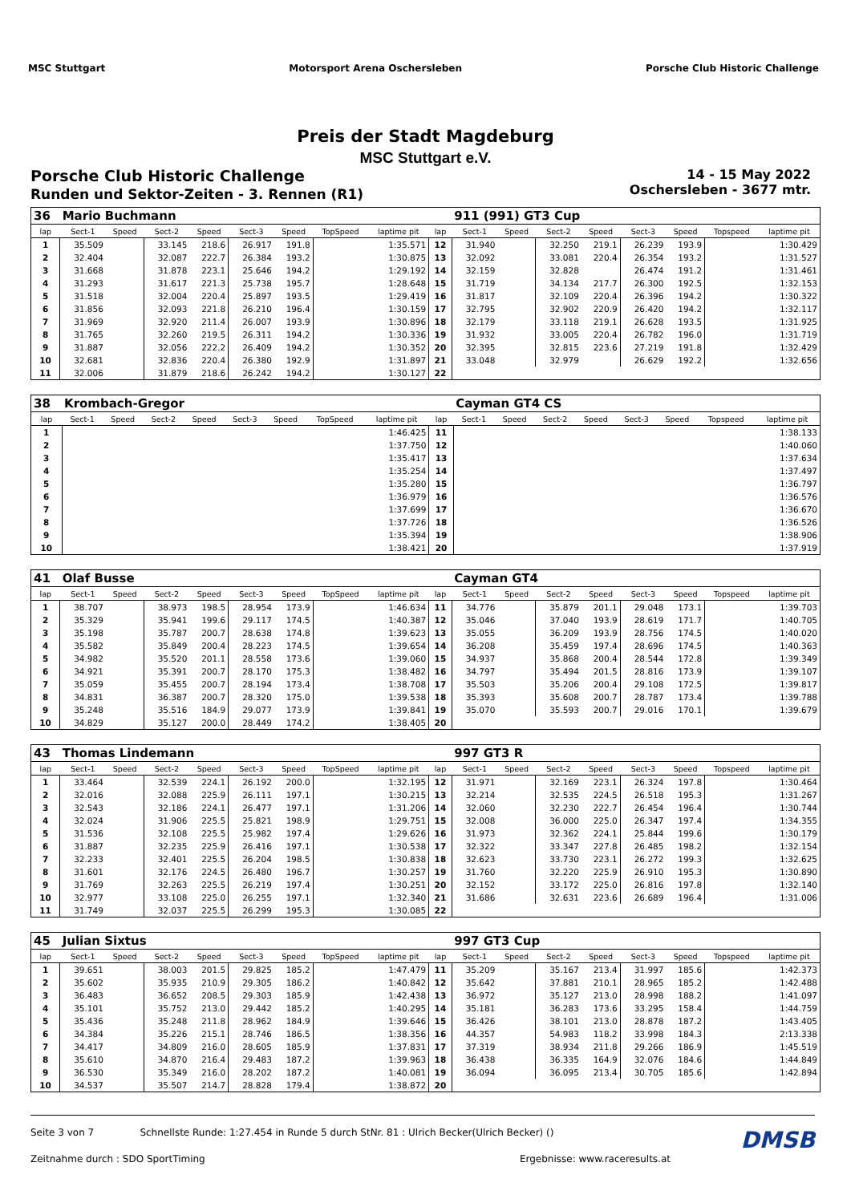MSC Stuttgart Motorsport Arena Oschersleben
Porsche Club Historic Challenge
Preis der Stadt Magdeburg
MSC Stuttgart e.V.
Porsche Club Historic Challenge
Runden und Sektor-Zeiten - 3. Rennen (R1)
14 - 15 May 2022
Oschersleben - 3677 mtr.
| 36 | Mario Buchmann | | | | | | | | | 911 (991) GT3 Cup | | | | | | | |
| lap | Sect-1 | Speed | Sect-2 | Speed | Sect-3 | Speed | TopSpeed | laptime pit | lap | Sect-1 | Speed | Sect-2 | Speed | Sect-3 | Speed | Topspeed | laptime pit |
| 1 | 35.509 | | 33.145 | 218.6 | 26.917 | 191.8 | | 1:35.571 | 12 | 31.940 | | 32.250 | 219.1 | 26.239 | 193.9 | | 1:30.429 |
| 2 | 32.404 | | 32.087 | 222.7 | 26.384 | 193.2 | | 1:30.875 | 13 | 32.092 | | 33.081 | 220.4 | 26.354 | 193.2 | | 1:31.527 |
| 3 | 31.668 | | 31.878 | 223.1 | 25.646 | 194.2 | | 1:29.192 | 14 | 32.159 | | 32.828 | | 26.474 | 191.2 | | 1:31.461 |
| 4 | 31.293 | | 31.617 | 221.3 | 25.738 | 195.7 | | 1:28.648 | 15 | 31.719 | | 34.134 | 217.7 | 26.300 | 192.5 | | 1:32.153 |
| 5 | 31.518 | | 32.004 | 220.4 | 25.897 | 193.5 | | 1:29.419 | 16 | 31.817 | | 32.109 | 220.4 | 26.396 | 194.2 | | 1:30.322 |
| 6 | 31.856 | | 32.093 | 221.8 | 26.210 | 196.4 | | 1:30.159 | 17 | 32.795 | | 32.902 | 220.9 | 26.420 | 194.2 | | 1:32.117 |
| 7 | 31.969 | | 32.920 | 211.4 | 26.007 | 193.9 | | 1:30.896 | 18 | 32.179 | | 33.118 | 219.1 | 26.628 | 193.5 | | 1:31.925 |
| 8 | 31.765 | | 32.260 | 219.5 | 26.311 | 194.2 | | 1:30.336 | 19 | 31.932 | | 33.005 | 220.4 | 26.782 | 196.0 | | 1:31.719 |
| 9 | 31.887 | | 32.056 | 222.2 | 26.409 | 194.2 | | 1:30.352 | 20 | 32.395 | | 32.815 | 223.6 | 27.219 | 191.8 | | 1:32.429 |
| 10 | 32.681 | | 32.836 | 220.4 | 26.380 | 192.9 | | 1:31.897 | 21 | 33.048 | | 32.979 | | 26.629 | 192.2 | | 1:32.656 |
| 11 | 32.006 | | 31.879 | 218.6 | 26.242 | 194.2 | | 1:30.127 | 22 | | | | | | | | |
| 38 | Krombach-Gregor | | | | | | | | | Cayman GT4 CS | | | | | | | |
| lap | Sect-1 | Speed | Sect-2 | Speed | Sect-3 | Speed | TopSpeed | laptime pit | lap | Sect-1 | Speed | Sect-2 | Speed | Sect-3 | Speed | Topspeed | laptime pit |
| 1 | | | | | | | | 1:46.425 | 11 | | | | | | | | 1:38.133 |
| 2 | | | | | | | | 1:37.750 | 12 | | | | | | | | 1:40.060 |
| 3 | | | | | | | | 1:35.417 | 13 | | | | | | | | 1:37.634 |
| 4 | | | | | | | | 1:35.254 | 14 | | | | | | | | 1:37.497 |
| 5 | | | | | | | | 1:35.280 | 15 | | | | | | | | 1:36.797 |
| 6 | | | | | | | | 1:36.979 | 16 | | | | | | | | 1:36.576 |
| 7 | | | | | | | | 1:37.699 | 17 | | | | | | | | 1:36.670 |
| 8 | | | | | | | | 1:37.726 | 18 | | | | | | | | 1:36.526 |
| 9 | | | | | | | | 1:35.394 | 19 | | | | | | | | 1:38.906 |
| 10 | | | | | | | | 1:38.421 | 20 | | | | | | | | 1:37.919 |
| 41 | Olaf Busse | | | | | | | | | Cayman GT4 | | | | | | | |
| lap | Sect-1 | Speed | Sect-2 | Speed | Sect-3 | Speed | TopSpeed | laptime pit | lap | Sect-1 | Speed | Sect-2 | Speed | Sect-3 | Speed | Topspeed | laptime pit |
| 1 | 38.707 | | 38.973 | 198.5 | 28.954 | 173.9 | | 1:46.634 | 11 | 34.776 | | 35.879 | 201.1 | 29.048 | 173.1 | | 1:39.703 |
| 2 | 35.329 | | 35.941 | 199.6 | 29.117 | 174.5 | | 1:40.387 | 12 | 35.046 | | 37.040 | 193.9 | 28.619 | 171.7 | | 1:40.705 |
| 3 | 35.198 | | 35.787 | 200.7 | 28.638 | 174.8 | | 1:39.623 | 13 | 35.055 | | 36.209 | 193.9 | 28.756 | 174.5 | | 1:40.020 |
| 4 | 35.582 | | 35.849 | 200.4 | 28.223 | 174.5 | | 1:39.654 | 14 | 36.208 | | 35.459 | 197.4 | 28.696 | 174.5 | | 1:40.363 |
| 5 | 34.982 | | 35.520 | 201.1 | 28.558 | 173.6 | | 1:39.060 | 15 | 34.937 | | 35.868 | 200.4 | 28.544 | 172.8 | | 1:39.349 |
| 6 | 34.921 | | 35.391 | 200.7 | 28.170 | 175.3 | | 1:38.482 | 16 | 34.797 | | 35.494 | 201.5 | 28.816 | 173.9 | | 1:39.107 |
| 7 | 35.059 | | 35.455 | 200.7 | 28.194 | 173.4 | | 1:38.708 | 17 | 35.503 | | 35.206 | 200.4 | 29.108 | 172.5 | | 1:39.817 |
| 8 | 34.831 | | 36.387 | 200.7 | 28.320 | 175.0 | | 1:39.538 | 18 | 35.393 | | 35.608 | 200.7 | 28.787 | 173.4 | | 1:39.788 |
| 9 | 35.248 | | 35.516 | 184.9 | 29.077 | 173.9 | | 1:39.841 | 19 | 35.070 | | 35.593 | 200.7 | 29.016 | 170.1 | | 1:39.679 |
| 10 | 34.829 | | 35.127 | 200.0 | 28.449 | 174.2 | | 1:38.405 | 20 | | | | | | | | |
| 43 | Thomas Lindemann | | | | | | | | | 997 GT3 R | | | | | | | |
| lap | Sect-1 | Speed | Sect-2 | Speed | Sect-3 | Speed | TopSpeed | laptime pit | lap | Sect-1 | Speed | Sect-2 | Speed | Sect-3 | Speed | Topspeed | laptime pit |
| 1 | 33.464 | | 32.539 | 224.1 | 26.192 | 200.0 | | 1:32.195 | 12 | 31.971 | | 32.169 | 223.1 | 26.324 | 197.8 | | 1:30.464 |
| 2 | 32.016 | | 32.088 | 225.9 | 26.111 | 197.1 | | 1:30.215 | 13 | 32.214 | | 32.535 | 224.5 | 26.518 | 195.3 | | 1:31.267 |
| 3 | 32.543 | | 32.186 | 224.1 | 26.477 | 197.1 | | 1:31.206 | 14 | 32.060 | | 32.230 | 222.7 | 26.454 | 196.4 | | 1:30.744 |
| 4 | 32.024 | | 31.906 | 225.5 | 25.821 | 198.9 | | 1:29.751 | 15 | 32.008 | | 36.000 | 225.0 | 26.347 | 197.4 | | 1:34.355 |
| 5 | 31.536 | | 32.108 | 225.5 | 25.982 | 197.4 | | 1:29.626 | 16 | 31.973 | | 32.362 | 224.1 | 25.844 | 199.6 | | 1:30.179 |
| 6 | 31.887 | | 32.235 | 225.9 | 26.416 | 197.1 | | 1:30.538 | 17 | 32.322 | | 33.347 | 227.8 | 26.485 | 198.2 | | 1:32.154 |
| 7 | 32.233 | | 32.401 | 225.5 | 26.204 | 198.5 | | 1:30.838 | 18 | 32.623 | | 33.730 | 223.1 | 26.272 | 199.3 | | 1:32.625 |
| 8 | 31.601 | | 32.176 | 224.5 | 26.480 | 196.7 | | 1:30.257 | 19 | 31.760 | | 32.220 | 225.9 | 26.910 | 195.3 | | 1:30.890 |
| 9 | 31.769 | | 32.263 | 225.5 | 26.219 | 197.4 | | 1:30.251 | 20 | 32.152 | | 33.172 | 225.0 | 26.816 | 197.8 | | 1:32.140 |
| 10 | 32.977 | | 33.108 | 225.0 | 26.255 | 197.1 | | 1:32.340 | 21 | 31.686 | | 32.631 | 223.6 | 26.689 | 196.4 | | 1:31.006 |
| 11 | 31.749 | | 32.037 | 225.5 | 26.299 | 195.3 | | 1:30.085 | 22 | | | | | | | | |
| 45 | Julian Sixtus | | | | | | | | | 997 GT3 Cup | | | | | | | |
| lap | Sect-1 | Speed | Sect-2 | Speed | Sect-3 | Speed | TopSpeed | laptime pit | lap | Sect-1 | Speed | Sect-2 | Speed | Sect-3 | Speed | Topspeed | laptime pit |
| 1 | 39.651 | | 38.003 | 201.5 | 29.825 | 185.2 | | 1:47.479 | 11 | 35.209 | | 35.167 | 213.4 | 31.997 | 185.6 | | 1:42.373 |
| 2 | 35.602 | | 35.935 | 210.9 | 29.305 | 186.2 | | 1:40.842 | 12 | 35.642 | | 37.881 | 210.1 | 28.965 | 185.2 | | 1:42.488 |
| 3 | 36.483 | | 36.652 | 208.5 | 29.303 | 185.9 | | 1:42.438 | 13 | 36.972 | | 35.127 | 213.0 | 28.998 | 188.2 | | 1:41.097 |
| 4 | 35.101 | | 35.752 | 213.0 | 29.442 | 185.2 | | 1:40.295 | 14 | 35.181 | | 36.283 | 173.6 | 33.295 | 158.4 | | 1:44.759 |
| 5 | 35.436 | | 35.248 | 211.8 | 28.962 | 184.9 | | 1:39.646 | 15 | 36.426 | | 38.101 | 213.0 | 28.878 | 187.2 | | 1:43.405 |
| 6 | 34.384 | | 35.226 | 215.1 | 28.746 | 186.5 | | 1:38.356 | 16 | 44.357 | | 54.983 | 118.2 | 33.998 | 184.3 | | 2:13.338 |
| 7 | 34.417 | | 34.809 | 216.0 | 28.605 | 185.9 | | 1:37.831 | 17 | 37.319 | | 38.934 | 211.8 | 29.266 | 186.9 | | 1:45.519 |
| 8 | 35.610 | | 34.870 | 216.4 | 29.483 | 187.2 | | 1:39.963 | 18 | 36.438 | | 36.335 | 164.9 | 32.076 | 184.6 | | 1:44.849 |
| 9 | 36.530 | | 35.349 | 216.0 | 28.202 | 187.2 | | 1:40.081 | 19 | 36.094 | | 36.095 | 213.4 | 30.705 | 185.6 | | 1:42.894 |
| 10 | 34.537 | | 35.507 | 214.7 | 28.828 | 179.4 | | 1:38.872 | 20 | | | | | | | | |
Seite 3 von 7 Schnellste Runde: 1:27.454 in Runde 5 durch StNr. 81 : Ulrich Becker(Ulrich Becker) () DMSB
Zeitnahme durch : SDO SportTiming Ergebnisse: www.raceresults.at